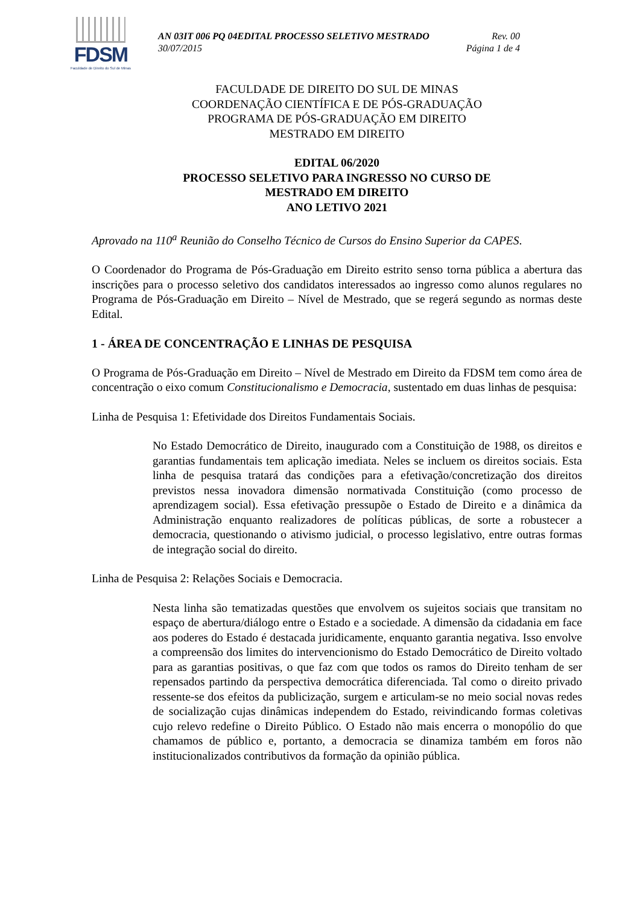FDSM
Faculdade de Direito do Sul de Minas
AN 03IT 006 PQ 04EDITAL PROCESSO SELETIVO MESTRADO Rev. 00
30/07/2015 Página 1 de 4
FACULDADE DE DIREITO DO SUL DE MINAS
COORDENAÇÃO CIENTÍFICA E DE PÓS-GRADUAÇÃO
PROGRAMA DE PÓS-GRADUAÇÃO EM DIREITO
MESTRADO EM DIREITO
EDITAL 06/2020
PROCESSO SELETIVO PARA INGRESSO NO CURSO DE
MESTRADO EM DIREITO
ANO LETIVO 2021
Aprovado na 110<sup>a</sup> Reunião do Conselho Técnico de Cursos do Ensino Superior da CAPES.
O Coordenador do Programa de Pós-Graduação em Direito estrito senso torna pública a abertura das inscrições para o processo seletivo dos candidatos interessados ao ingresso como alunos regulares no Programa de Pós-Graduação em Direito – Nível de Mestrado, que se regerá segundo as normas deste Edital.
1 - ÁREA DE CONCENTRAÇÃO E LINHAS DE PESQUISA
O Programa de Pós-Graduação em Direito – Nível de Mestrado em Direito da FDSM tem como área de concentração o eixo comum Constitucionalismo e Democracia, sustentado em duas linhas de pesquisa:
Linha de Pesquisa 1: Efetividade dos Direitos Fundamentais Sociais.
No Estado Democrático de Direito, inaugurado com a Constituição de 1988, os direitos e garantias fundamentais tem aplicação imediata. Neles se incluem os direitos sociais. Esta linha de pesquisa tratará das condições para a efetivação/concretização dos direitos previstos nessa inovadora dimensão normativada Constituição (como processo de aprendizagem social). Essa efetivação pressupõe o Estado de Direito e a dinâmica da Administração enquanto realizadores de políticas públicas, de sorte a robustecer a democracia, questionando o ativismo judicial, o processo legislativo, entre outras formas de integração social do direito.
Linha de Pesquisa 2: Relações Sociais e Democracia.
Nesta linha são tematizadas questões que envolvem os sujeitos sociais que transitam no espaço de abertura/diálogo entre o Estado e a sociedade. A dimensão da cidadania em face aos poderes do Estado é destacada juridicamente, enquanto garantia negativa. Isso envolve a compreensão dos limites do intervencionismo do Estado Democrático de Direito voltado para as garantias positivas, o que faz com que todos os ramos do Direito tenham de ser repensados partindo da perspectiva democrática diferenciada. Tal como o direito privado ressente-se dos efeitos da publicização, surgem e articulam-se no meio social novas redes de socialização cujas dinâmicas independem do Estado, reivindicando formas coletivas cujo relevo redefine o Direito Público. O Estado não mais encerra o monopólio do que chamamos de público e, portanto, a democracia se dinamiza também em foros não institucionalizados contributivos da formação da opinião pública.